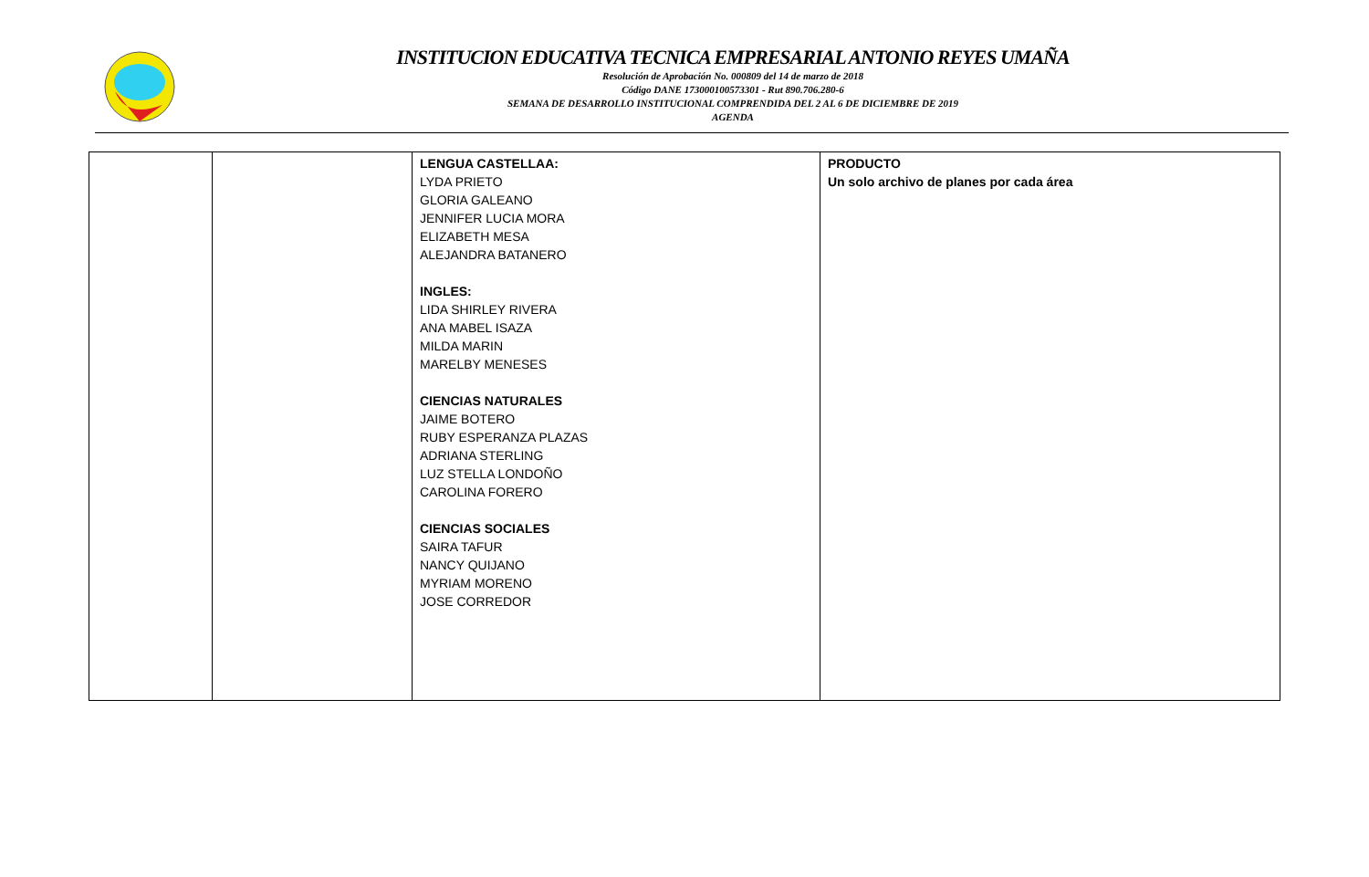INSTITUCION EDUCATIVA TECNICA EMPRESARIAL ANTONIO REYES UMAÑA
Resolución de Aprobación No. 000809 del 14 de marzo de 2018
Código DANE 173000100573301 - Rut 890.706.280-6
SEMANA DE DESARROLLO INSTITUCIONAL COMPRENDIDA DEL 2 AL 6 DE DICIEMBRE DE 2019
AGENDA
| | | LENGUA CASTELLAA: LYDA PRIETO GLORIA GALEANO JENNIFER LUCIA MORA ELIZABETH MESA ALEJANDRA BATANERO INGLES: LIDA SHIRLEY RIVERA ANA MABEL ISAZA MILDA MARIN MARELBY MENESES CIENCIAS NATURALES JAIME BOTERO RUBY ESPERANZA PLAZAS ADRIANA STERLING LUZ STELLA LONDOÑO CAROLINA FORERO CIENCIAS SOCIALES SAIRA TAFUR NANCY QUIJANO MYRIAM MORENO JOSE CORREDOR | PRODUCTO Un solo archivo de planes por cada área |